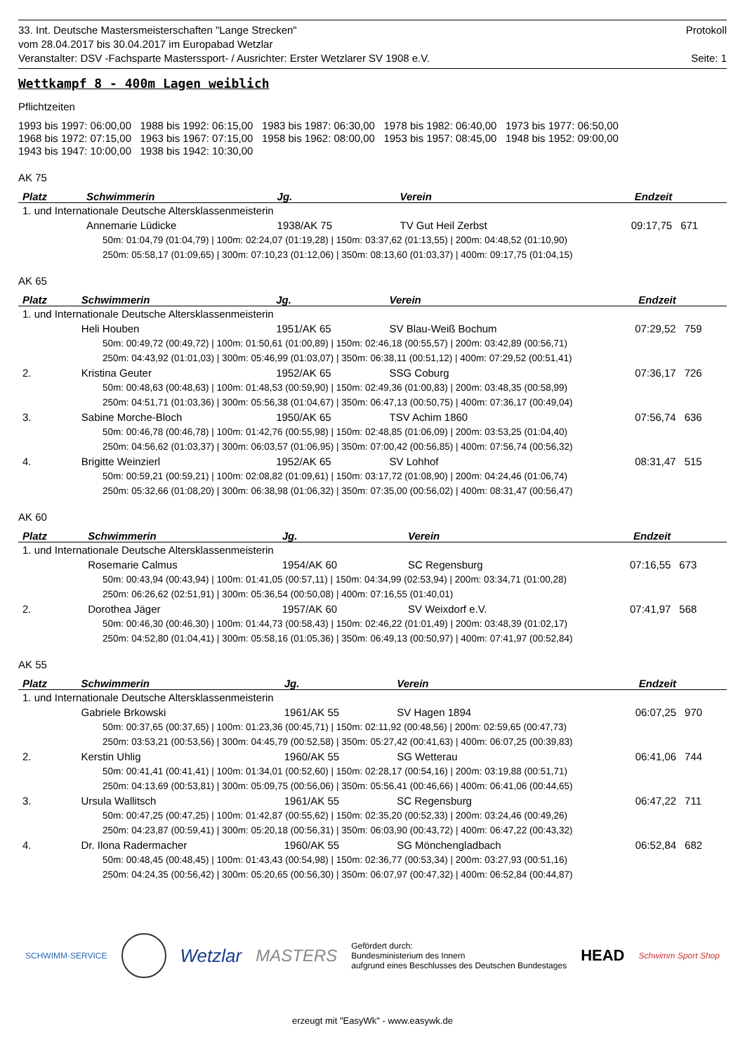33. Int. Deutsche Mastersmeisterschaften "Lange Strecken" Protokoll
vom 28.04.2017 bis 30.04.2017 im Europabad Wetzlar
Veranstalter: DSV -Fachsparte Masterssport- / Ausrichter: Erster Wetzlarer SV 1908 e.V. Seite: 1
Wettkampf 8 - 400m Lagen weiblich
Pflichtzeiten
1993 bis 1997: 06:00,00 1988 bis 1992: 06:15,00 1983 bis 1987: 06:30,00 1978 bis 1982: 06:40,00 1973 bis 1977: 06:50,00
1968 bis 1972: 07:15,00 1963 bis 1967: 07:15,00 1958 bis 1962: 08:00,00 1953 bis 1957: 08:45,00 1948 bis 1952: 09:00,00
1943 bis 1947: 10:00,00 1938 bis 1942: 10:30,00
AK 75
| Platz | Schwimmerin | Jg. | Verein | Endzeit | |
| --- | --- | --- | --- | --- | --- |
| 1. und Internationale Deutsche Altersklassenmeisterin | | | | | |
| | Annemarie Lüdicke | 1938/AK 75 | TV Gut Heil Zerbst | 09:17,75 | 671 |
| 50m: 01:04,79 (01:04,79) / 100m: 02:24,07 (01:19,28) / 150m: 03:37,62 (01:13,55) / 200m: 04:48,52 (01:10,90) | | | | | |
| 250m: 05:58,17 (01:09,65) / 300m: 07:10,23 (01:12,06) / 350m: 08:13,60 (01:03,37) / 400m: 09:17,75 (01:04,15) | | | | | |
AK 65
| Platz | Schwimmerin | Jg. | Verein | Endzeit | |
| --- | --- | --- | --- | --- | --- |
| 1. und Internationale Deutsche Altersklassenmeisterin | | | | | |
| | Heli Houben | 1951/AK 65 | SV Blau-Weiß Bochum | 07:29,52 | 759 |
| 50m: 00:49,72 (00:49,72) / 100m: 01:50,61 (01:00,89) / 150m: 02:46,18 (00:55,57) / 200m: 03:42,89 (00:56,71) | | | | | |
| 250m: 04:43,92 (01:01,03) / 300m: 05:46,99 (01:03,07) / 350m: 06:38,11 (00:51,12) / 400m: 07:29,52 (00:51,41) | | | | | |
| 2. | Kristina Geuter | 1952/AK 65 | SSG Coburg | 07:36,17 | 726 |
| 50m: 00:48,63 (00:48,63) / 100m: 01:48,53 (00:59,90) / 150m: 02:49,36 (01:00,83) / 200m: 03:48,35 (00:58,99) | | | | | |
| 250m: 04:51,71 (01:03,36) / 300m: 05:56,38 (01:04,67) / 350m: 06:47,13 (00:50,75) / 400m: 07:36,17 (00:49,04) | | | | | |
| 3. | Sabine Morche-Bloch | 1950/AK 65 | TSV Achim 1860 | 07:56,74 | 636 |
| 50m: 00:46,78 (00:46,78) / 100m: 01:42,76 (00:55,98) / 150m: 02:48,85 (01:06,09) / 200m: 03:53,25 (01:04,40) | | | | | |
| 250m: 04:56,62 (01:03,37) / 300m: 06:03,57 (01:06,95) / 350m: 07:00,42 (00:56,85) / 400m: 07:56,74 (00:56,32) | | | | | |
| 4. | Brigitte Weinzierl | 1952/AK 65 | SV Lohhof | 08:31,47 | 515 |
| 50m: 00:59,21 (00:59,21) / 100m: 02:08,82 (01:09,61) / 150m: 03:17,72 (01:08,90) / 200m: 04:24,46 (01:06,74) | | | | | |
| 250m: 05:32,66 (01:08,20) / 300m: 06:38,98 (01:06,32) / 350m: 07:35,00 (00:56,02) / 400m: 08:31,47 (00:56,47) | | | | | |
AK 60
| Platz | Schwimmerin | Jg. | Verein | Endzeit | |
| --- | --- | --- | --- | --- | --- |
| 1. und Internationale Deutsche Altersklassenmeisterin | | | | | |
| | Rosemarie Calmus | 1954/AK 60 | SC Regensburg | 07:16,55 | 673 |
| 50m: 00:43,94 (00:43,94) / 100m: 01:41,05 (00:57,11) / 150m: 04:34,99 (02:53,94) / 200m: 03:34,71 (01:00,28) | | | | | |
| 250m: 06:26,62 (02:51,91) / 300m: 05:36,54 (00:50,08) / 400m: 07:16,55 (01:40,01) | | | | | |
| 2. | Dorothea Jäger | 1957/AK 60 | SV Weixdorf e.V. | 07:41,97 | 568 |
| 50m: 00:46,30 (00:46,30) / 100m: 01:44,73 (00:58,43) / 150m: 02:46,22 (01:01,49) / 200m: 03:48,39 (01:02,17) | | | | | |
| 250m: 04:52,80 (01:04,41) / 300m: 05:58,16 (01:05,36) / 350m: 06:49,13 (00:50,97) / 400m: 07:41,97 (00:52,84) | | | | | |
AK 55
| Platz | Schwimmerin | Jg. | Verein | Endzeit | |
| --- | --- | --- | --- | --- | --- |
| 1. und Internationale Deutsche Altersklassenmeisterin | | | | | |
| | Gabriele Brkowski | 1961/AK 55 | SV Hagen 1894 | 06:07,25 | 970 |
| 50m: 00:37,65 (00:37,65) / 100m: 01:23,36 (00:45,71) / 150m: 02:11,92 (00:48,56) / 200m: 02:59,65 (00:47,73) | | | | | |
| 250m: 03:53,21 (00:53,56) / 300m: 04:45,79 (00:52,58) / 350m: 05:27,42 (00:41,63) / 400m: 06:07,25 (00:39,83) | | | | | |
| 2. | Kerstin Uhlig | 1960/AK 55 | SG Wetterau | 06:41,06 | 744 |
| 50m: 00:41,41 (00:41,41) / 100m: 01:34,01 (00:52,60) / 150m: 02:28,17 (00:54,16) / 200m: 03:19,88 (00:51,71) | | | | | |
| 250m: 04:13,69 (00:53,81) / 300m: 05:09,75 (00:56,06) / 350m: 05:56,41 (00:46,66) / 400m: 06:41,06 (00:44,65) | | | | | |
| 3. | Ursula Wallitsch | 1961/AK 55 | SC Regensburg | 06:47,22 | 711 |
| 50m: 00:47,25 (00:47,25) / 100m: 01:42,87 (00:55,62) / 150m: 02:35,20 (00:52,33) / 200m: 03:24,46 (00:49,26) | | | | | |
| 250m: 04:23,87 (00:59,41) / 300m: 05:20,18 (00:56,31) / 350m: 06:03,90 (00:43,72) / 400m: 06:47,22 (00:43,32) | | | | | |
| 4. | Dr. Ilona Radermacher | 1960/AK 55 | SG Mönchengladbach | 06:52,84 | 682 |
| 50m: 00:48,45 (00:48,45) / 100m: 01:43,43 (00:54,98) / 150m: 02:36,77 (00:53,34) / 200m: 03:27,93 (00:51,16) | | | | | |
| 250m: 04:24,35 (00:56,42) / 300m: 05:20,65 (00:56,30) / 350m: 06:07,97 (00:47,32) / 400m: 06:52,84 (00:44,87) | | | | | |
SCHWIMM-SERVICE Wetzlar MASTERS Gefördert durch:
Bundesministerium des Innern
aufgrund eines Beschlusses des Deutschen Bundestages HEAD Schwimm Sport Shop
erzeugt mit "EasyWk" - www.easywk.de